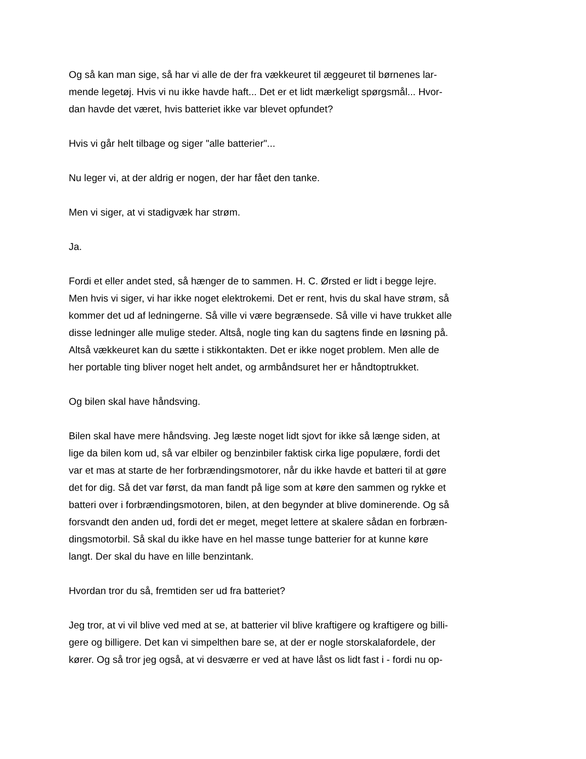Og så kan man sige, så har vi alle de der fra vækkeuret til æggeuret til børnenes lar-
mende legetøj. Hvis vi nu ikke havde haft... Det er et lidt mærkeligt spørgsmål... Hvor-
dan havde det været, hvis batteriet ikke var blevet opfundet?
Hvis vi går helt tilbage og siger "alle batterier"...
Nu leger vi, at der aldrig er nogen, der har fået den tanke.
Men vi siger, at vi stadigvæk har strøm.
Ja.
Fordi et eller andet sted, så hænger de to sammen. H. C. Ørsted er lidt i begge lejre.
Men hvis vi siger, vi har ikke noget elektrokemi. Det er rent, hvis du skal have strøm, så
kommer det ud af ledningerne. Så ville vi være begrænsede. Så ville vi have trukket alle
disse ledninger alle mulige steder. Altså, nogle ting kan du sagtens finde en løsning på.
Altså vækkeuret kan du sætte i stikkontakten. Det er ikke noget problem. Men alle de
her portable ting bliver noget helt andet, og armbåndsuret her er håndtoptrukket.
Og bilen skal have håndsving.
Bilen skal have mere håndsving. Jeg læste noget lidt sjovt for ikke så længe siden, at
lige da bilen kom ud, så var elbiler og benzinbiler faktisk cirka lige populære, fordi det
var et mas at starte de her forbrændingsmotorer, når du ikke havde et batteri til at gøre
det for dig. Så det var først, da man fandt på lige som at køre den sammen og rykke et
batteri over i forbrændingsmotoren, bilen, at den begynder at blive dominerende. Og så
forsvandt den anden ud, fordi det er meget, meget lettere at skalere sådan en forbræn-
dingsmotorbil. Så skal du ikke have en hel masse tunge batterier for at kunne køre
langt. Der skal du have en lille benzintank.
Hvordan tror du så, fremtiden ser ud fra batteriet?
Jeg tror, at vi vil blive ved med at se, at batterier vil blive kraftigere og kraftigere og billi-
gere og billigere. Det kan vi simpelthen bare se, at der er nogle storskalafordele, der
kører. Og så tror jeg også, at vi desværre er ved at have låst os lidt fast i - fordi nu op-